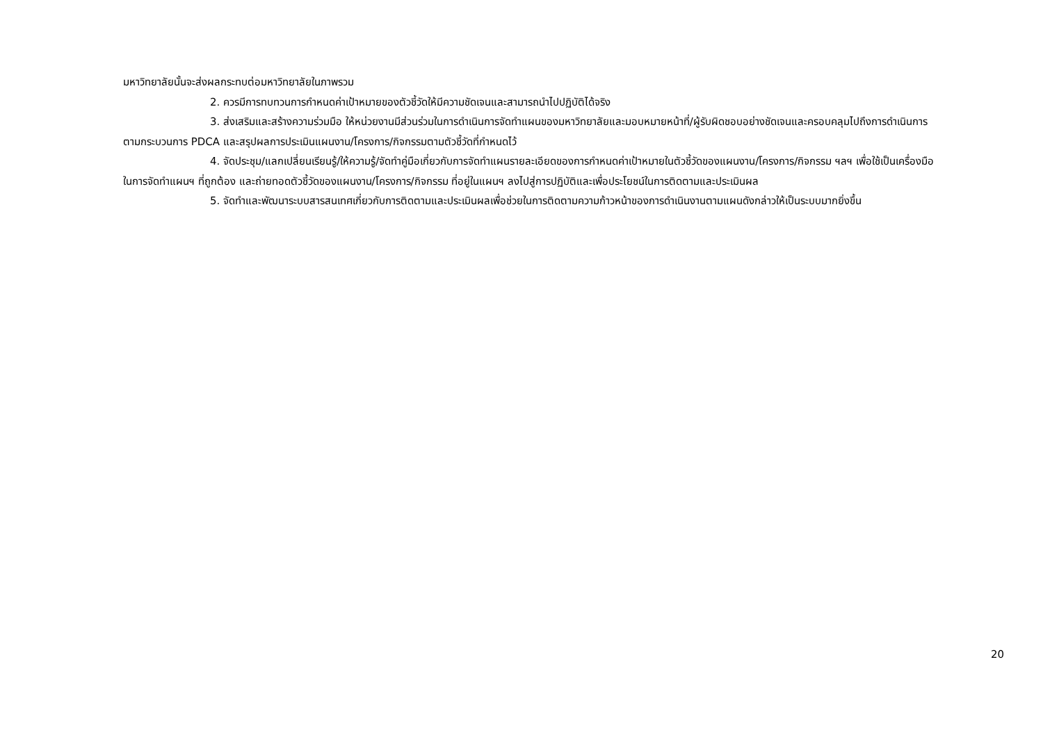มหาวิทยาลัยนั้นจะส่งผลกระทบต่อมหาวิทยาลัยในภาพรวม
2. ควรมีการทบทวนการกำหนดค่าเป้าหมายของตัวชี้วัดให้มีความชัดเจนและสามารถนำไปปฏิบัติได้จริง
3. ส่งเสริมและสร้างความร่วมมือ ให้หน่วยงานมีส่วนร่วมในการดำเนินการจัดทำแผนของมหาวิทยาลัยและมอบหมายหน้าที่/ผู้รับผิดชอบอย่างชัดเจนและครอบคลุมไปถึงการดำเนินการตามกระบวนการ PDCA และสรุปผลการประเมินแผนงาน/โครงการ/กิจกรรมตามตัวชี้วัดที่กำหนดไว้
4. จัดประชุม/แลกเปลี่ยนเรียนรู้/ให้ความรู้/จัดทำคู่มือเกี่ยวกับการจัดทำแผนรายละเอียดของการกำหนดค่าเป้าหมายในตัวชี้วัดของแผนงาน/โครงการ/กิจกรรม ฯลฯ เพื่อใช้เป็นเครื่องมือในการจัดทำแผนฯ ที่ถูกต้อง และถ่ายทอดตัวชี้วัดของแผนงาน/โครงการ/กิจกรรม ที่อยู่ในแผนฯ ลงไปสู่การปฏิบัติและเพื่อประโยชน์ในการติดตามและประเมินผล
5. จัดทำและพัฒนาระบบสารสนเทศเกี่ยวกับการติดตามและประเมินผลเพื่อช่วยในการติดตามความก้าวหน้าของการดำเนินงานตามแผนดังกล่าวให้เป็นระบบมากยิ่งขึ้น
20